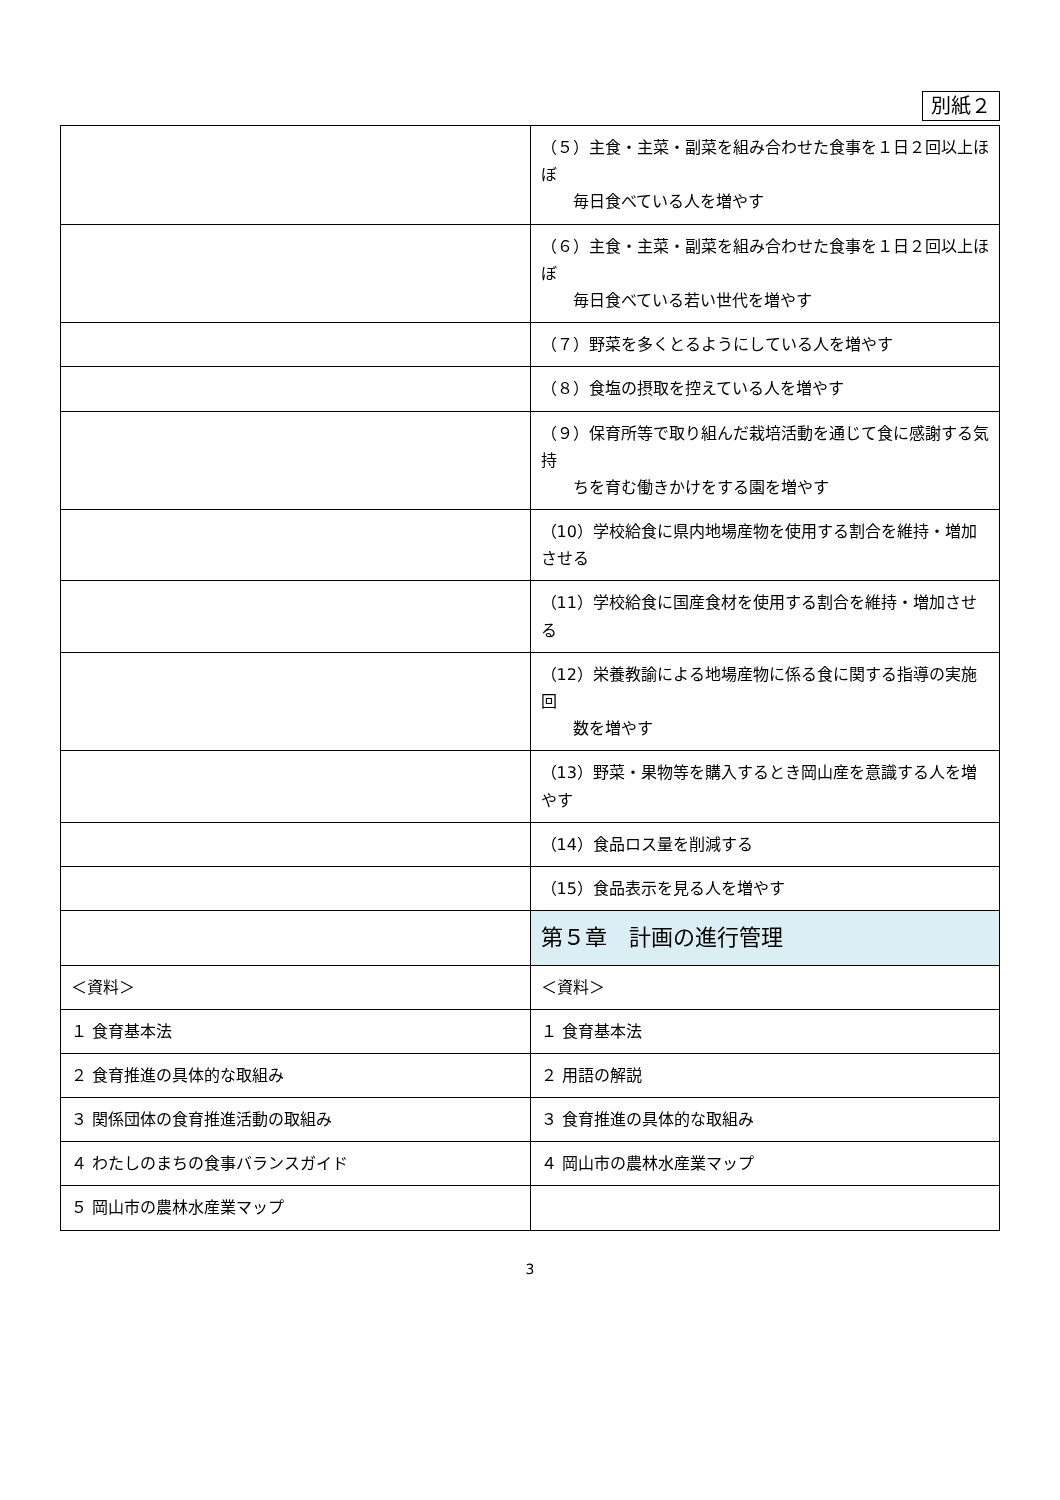別紙２
| | （５）主食・主菜・副菜を組み合わせた食事を１日２回以上ほぼ 毎日食べている人を増やす |
| | （６）主食・主菜・副菜を組み合わせた食事を１日２回以上ほぼ 毎日食べている若い世代を増やす |
| | （７）野菜を多くとるようにしている人を増やす |
| | （８）食塩の摂取を控えている人を増やす |
| | （９）保育所等で取り組んだ栽培活動を通じて食に感謝する気持 ちを育む働きかけをする園を増やす |
| | （10）学校給食に県内地場産物を使用する割合を維持・増加させる |
| | （11）学校給食に国産食材を使用する割合を維持・増加させる |
| | （12）栄養教諭による地場産物に係る食に関する指導の実施回 数を増やす |
| | （13）野菜・果物等を購入するとき岡山産を意識する人を増やす |
| | （14）食品ロス量を削減する |
| | （15）食品表示を見る人を増やす |
| | 第５章 計画の進行管理 |
| ＜資料＞ | ＜資料＞ |
| １ 食育基本法 | １ 食育基本法 |
| ２ 食育推進の具体的な取組み | ２ 用語の解説 |
| ３ 関係団体の食育推進活動の取組み | ３ 食育推進の具体的な取組み |
| ４ わたしのまちの食事バランスガイド | ４ 岡山市の農林水産業マップ |
| ５ 岡山市の農林水産業マップ | |
3